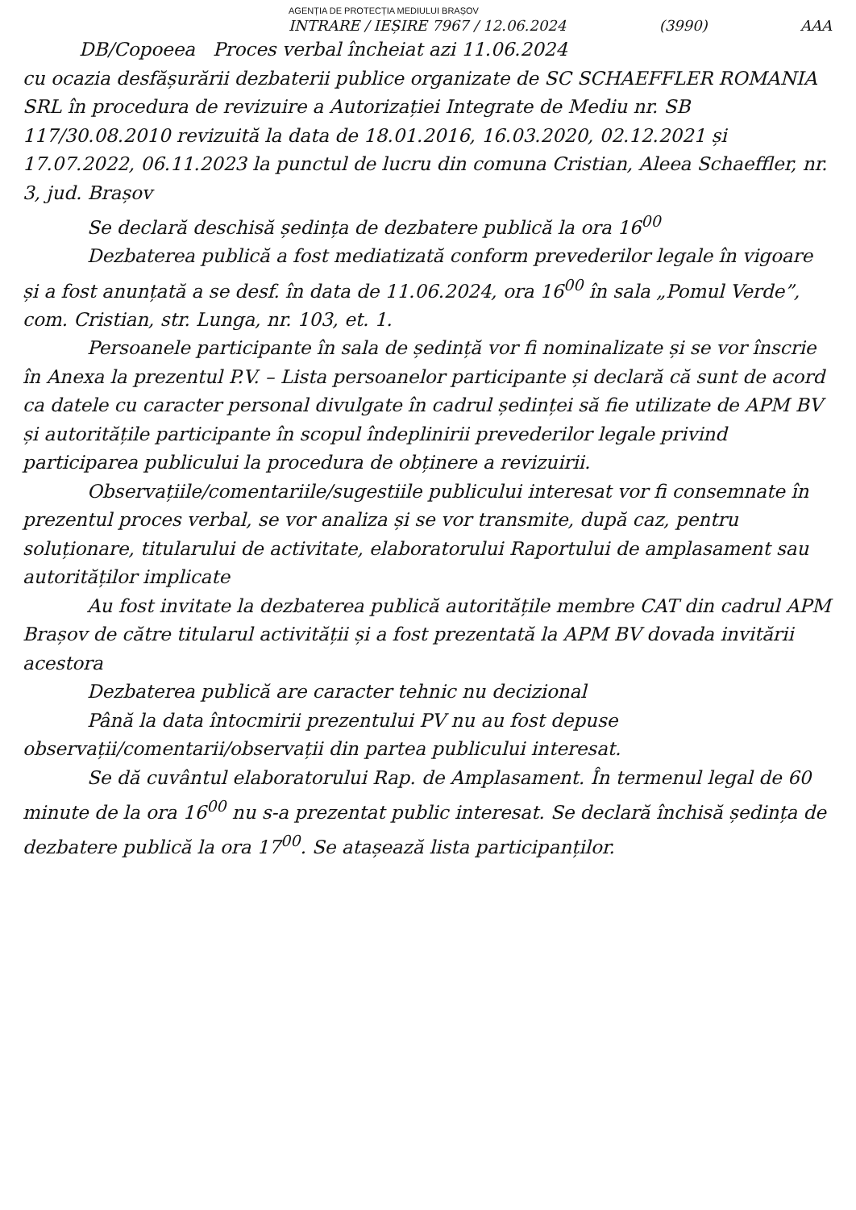AGENȚIA DE PROTECȚIA MEDIULUI BRAȘOV
INTRARE / IEȘIRE 7967 / 12.06.2024 (3990) AAA
DB/Copoeea Proces verbal încheiat azi 11.06.2024
cu ocazia desfășurării dezbaterii publice organizate de SC SCHAEFFLER ROMANIA SRL în procedura de revizuire a Autorizației Integrate de Mediu nr. SB 117/30.08.2010 revizuită la data de 18.01.2016, 16.03.2020, 02.12.2021 și 17.07.2022, 06.11.2023 la punctul de lucru din comuna Cristian, Aleea Schaeffler, nr. 3, jud. Brașov
Se declară deschisă ședința de dezbatere publică la ora 16<sup>00</sup>
Dezbaterea publică a fost mediatizată conform prevederilor legale în vigoare și a fost anunțată a se desf. în data de 11.06.2024, ora 16<sup>00</sup> în sala „Pomul Verde”, com. Cristian, str. Lunga, nr. 103, et. 1.
Persoanele participante în sala de ședință vor fi nominalizate și se vor înscrie în Anexa la prezentul P.V. – Lista persoanelor participante și declară că sunt de acord ca datele cu caracter personal divulgate în cadrul ședinței să fie utilizate de APM BV și autoritățile participante în scopul îndeplinirii prevederilor legale privind participarea publicului la procedura de obținere a revizuirii.
Observațiile/comentariile/sugestiile publicului interesat vor fi consemnate în prezentul proces verbal, se vor analiza și se vor transmite, după caz, pentru soluționare, titularului de activitate, elaboratorului Raportului de amplasament sau autorităților implicate
Au fost invitate la dezbaterea publică autoritățile membre CAT din cadrul APM Brașov de către titularul activității și a fost prezentată la APM BV dovada invitării acestora
Dezbaterea publică are caracter tehnic nu decizional
Până la data întocmirii prezentului PV nu au fost depuse observații/comentarii/observații din partea publicului interesat.
Se dă cuvântul elaboratorului Rap. de Amplasament. În termenul legal de 60 minute de la ora 16<sup>00</sup> nu s-a prezentat public interesat. Se declară închisă ședința de dezbatere publică la ora 17<sup>00</sup>. Se atașează lista participanților.